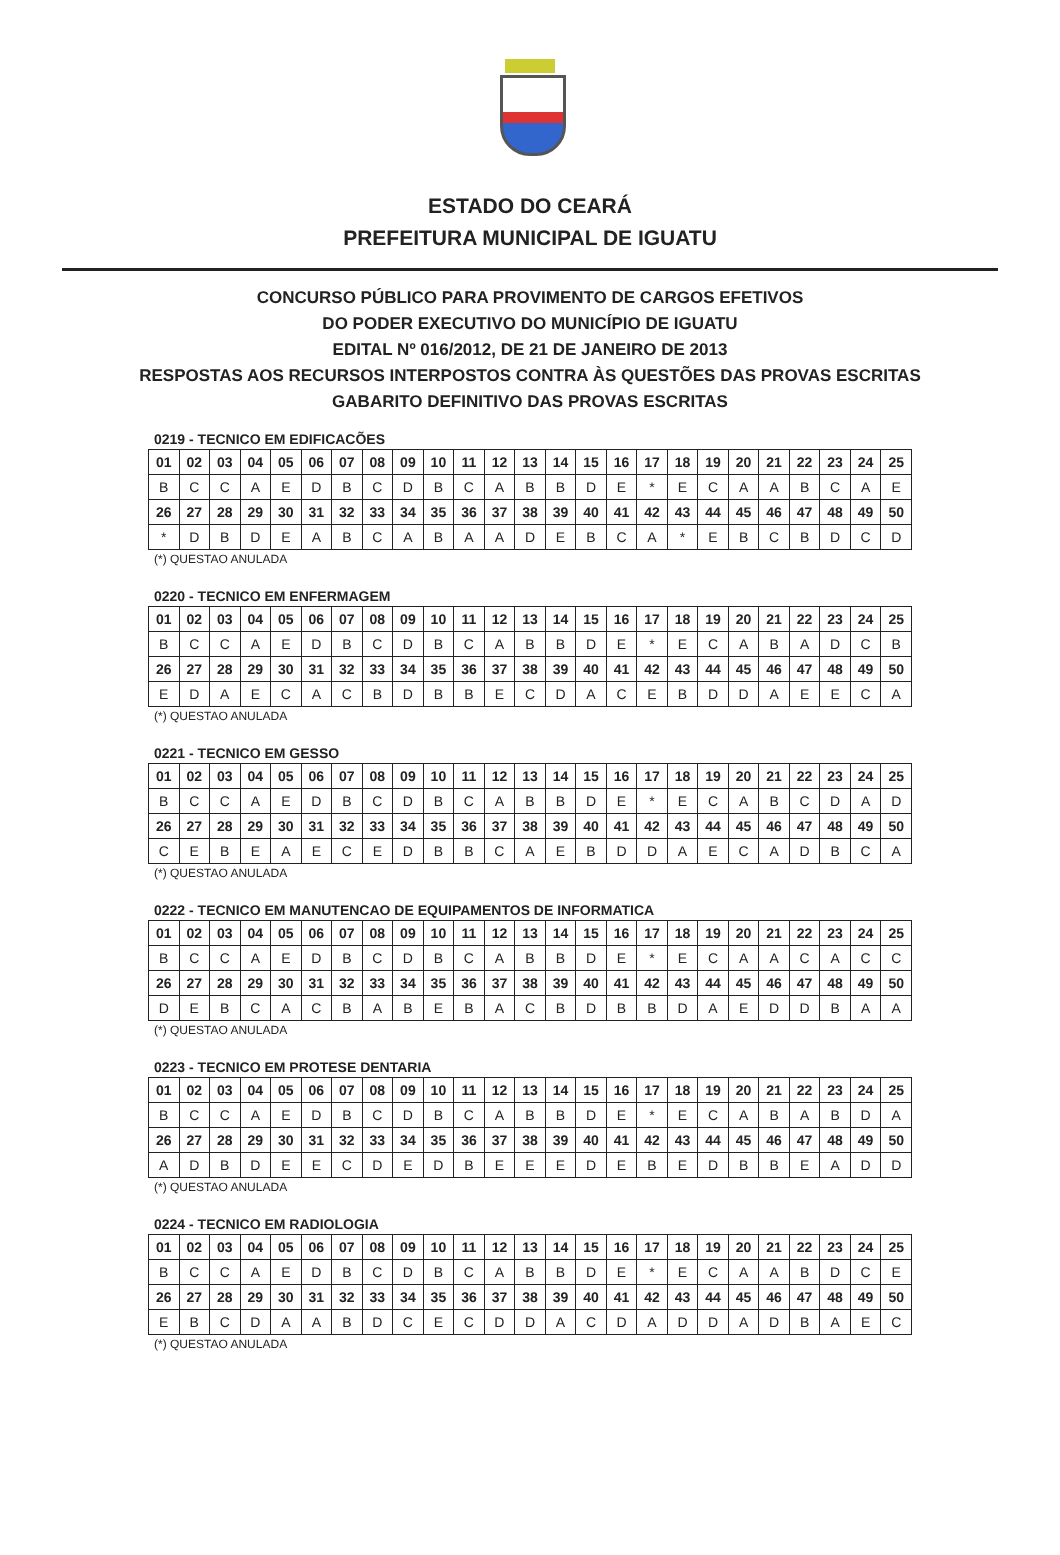ESTADO DO CEARÁ
PREFEITURA MUNICIPAL DE IGUATU
CONCURSO PÚBLICO PARA PROVIMENTO DE CARGOS EFETIVOS
DO PODER EXECUTIVO DO MUNICÍPIO DE IGUATU
EDITAL Nº 016/2012, DE 21 DE JANEIRO DE 2013
RESPOSTAS AOS RECURSOS INTERPOSTOS CONTRA ÀS QUESTÕES DAS PROVAS ESCRITAS
GABARITO DEFINITIVO DAS PROVAS ESCRITAS
0219 - TECNICO EM EDIFICACÕES
| 01 | 02 | 03 | 04 | 05 | 06 | 07 | 08 | 09 | 10 | 11 | 12 | 13 | 14 | 15 | 16 | 17 | 18 | 19 | 20 | 21 | 22 | 23 | 24 | 25 |
| --- | --- | --- | --- | --- | --- | --- | --- | --- | --- | --- | --- | --- | --- | --- | --- | --- | --- | --- | --- | --- | --- | --- | --- | --- |
| B | C | C | A | E | D | B | C | D | B | C | A | B | B | D | E | * | E | C | A | A | B | C | A | E |
| 26 | 27 | 28 | 29 | 30 | 31 | 32 | 33 | 34 | 35 | 36 | 37 | 38 | 39 | 40 | 41 | 42 | 43 | 44 | 45 | 46 | 47 | 48 | 49 | 50 |
| * | D | B | D | E | A | B | C | A | B | A | A | D | E | B | C | A | * | E | B | C | B | D | C | D |
(*) QUESTAO ANULADA
0220 - TECNICO EM ENFERMAGEM
| 01 | 02 | 03 | 04 | 05 | 06 | 07 | 08 | 09 | 10 | 11 | 12 | 13 | 14 | 15 | 16 | 17 | 18 | 19 | 20 | 21 | 22 | 23 | 24 | 25 |
| --- | --- | --- | --- | --- | --- | --- | --- | --- | --- | --- | --- | --- | --- | --- | --- | --- | --- | --- | --- | --- | --- | --- | --- | --- |
| B | C | C | A | E | D | B | C | D | B | C | A | B | B | D | E | * | E | C | A | B | A | D | C | B |
| 26 | 27 | 28 | 29 | 30 | 31 | 32 | 33 | 34 | 35 | 36 | 37 | 38 | 39 | 40 | 41 | 42 | 43 | 44 | 45 | 46 | 47 | 48 | 49 | 50 |
| E | D | A | E | C | A | C | B | D | B | B | E | C | D | A | C | E | B | D | D | A | E | E | C | A |
(*) QUESTAO ANULADA
0221 - TECNICO EM GESSO
| 01 | 02 | 03 | 04 | 05 | 06 | 07 | 08 | 09 | 10 | 11 | 12 | 13 | 14 | 15 | 16 | 17 | 18 | 19 | 20 | 21 | 22 | 23 | 24 | 25 |
| --- | --- | --- | --- | --- | --- | --- | --- | --- | --- | --- | --- | --- | --- | --- | --- | --- | --- | --- | --- | --- | --- | --- | --- | --- |
| B | C | C | A | E | D | B | C | D | B | C | A | B | B | D | E | * | E | C | A | B | C | D | A | D |
| 26 | 27 | 28 | 29 | 30 | 31 | 32 | 33 | 34 | 35 | 36 | 37 | 38 | 39 | 40 | 41 | 42 | 43 | 44 | 45 | 46 | 47 | 48 | 49 | 50 |
| C | E | B | E | A | E | C | E | D | B | B | C | A | E | B | D | D | A | E | C | A | D | B | C | A |
(*) QUESTAO ANULADA
0222 - TECNICO EM MANUTENCAO DE EQUIPAMENTOS DE INFORMATICA
| 01 | 02 | 03 | 04 | 05 | 06 | 07 | 08 | 09 | 10 | 11 | 12 | 13 | 14 | 15 | 16 | 17 | 18 | 19 | 20 | 21 | 22 | 23 | 24 | 25 |
| --- | --- | --- | --- | --- | --- | --- | --- | --- | --- | --- | --- | --- | --- | --- | --- | --- | --- | --- | --- | --- | --- | --- | --- | --- |
| B | C | C | A | E | D | B | C | D | B | C | A | B | B | D | E | * | E | C | A | A | C | A | C | C |
| 26 | 27 | 28 | 29 | 30 | 31 | 32 | 33 | 34 | 35 | 36 | 37 | 38 | 39 | 40 | 41 | 42 | 43 | 44 | 45 | 46 | 47 | 48 | 49 | 50 |
| D | E | B | C | A | C | B | A | B | E | B | A | C | B | D | B | B | D | A | E | D | D | B | A | A |
(*) QUESTAO ANULADA
0223 - TECNICO EM PROTESE DENTARIA
| 01 | 02 | 03 | 04 | 05 | 06 | 07 | 08 | 09 | 10 | 11 | 12 | 13 | 14 | 15 | 16 | 17 | 18 | 19 | 20 | 21 | 22 | 23 | 24 | 25 |
| --- | --- | --- | --- | --- | --- | --- | --- | --- | --- | --- | --- | --- | --- | --- | --- | --- | --- | --- | --- | --- | --- | --- | --- | --- |
| B | C | C | A | E | D | B | C | D | B | C | A | B | B | D | E | * | E | C | A | B | A | B | D | A |
| 26 | 27 | 28 | 29 | 30 | 31 | 32 | 33 | 34 | 35 | 36 | 37 | 38 | 39 | 40 | 41 | 42 | 43 | 44 | 45 | 46 | 47 | 48 | 49 | 50 |
| A | D | B | D | E | E | C | D | E | D | B | E | E | E | D | E | B | E | D | B | B | E | A | D | D |
(*) QUESTAO ANULADA
0224 - TECNICO EM RADIOLOGIA
| 01 | 02 | 03 | 04 | 05 | 06 | 07 | 08 | 09 | 10 | 11 | 12 | 13 | 14 | 15 | 16 | 17 | 18 | 19 | 20 | 21 | 22 | 23 | 24 | 25 |
| --- | --- | --- | --- | --- | --- | --- | --- | --- | --- | --- | --- | --- | --- | --- | --- | --- | --- | --- | --- | --- | --- | --- | --- | --- |
| B | C | C | A | E | D | B | C | D | B | C | A | B | B | D | E | * | E | C | A | A | B | D | C | E |
| 26 | 27 | 28 | 29 | 30 | 31 | 32 | 33 | 34 | 35 | 36 | 37 | 38 | 39 | 40 | 41 | 42 | 43 | 44 | 45 | 46 | 47 | 48 | 49 | 50 |
| E | B | C | D | A | A | B | D | C | E | C | D | D | A | C | D | A | D | D | A | D | B | A | E | C |
(*) QUESTAO ANULADA